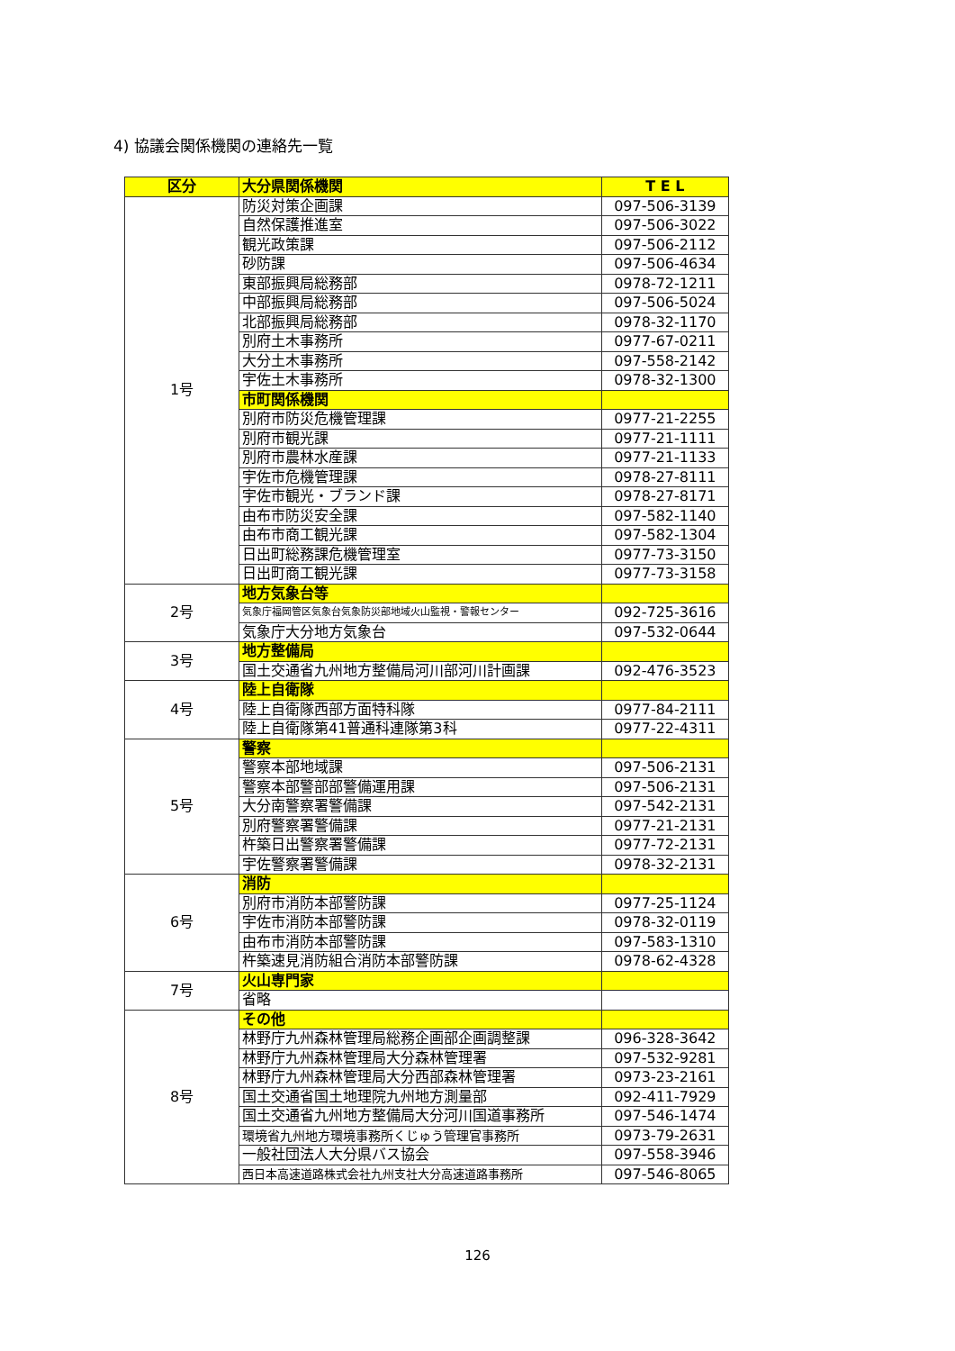4) 協議会関係機関の連絡先一覧
| 区分 | 大分県関係機関 | T E L |
| --- | --- | --- |
| 1号 | 防災対策企画課 | 097-506-3139 |
| | 自然保護推進室 | 097-506-3022 |
| | 観光政策課 | 097-506-2112 |
| | 砂防課 | 097-506-4634 |
| | 東部振興局総務部 | 0978-72-1211 |
| | 中部振興局総務部 | 097-506-5024 |
| | 北部振興局総務部 | 0978-32-1170 |
| | 別府土木事務所 | 0977-67-0211 |
| | 大分土木事務所 | 097-558-2142 |
| | 宇佐土木事務所 | 0978-32-1300 |
| | 市町関係機関 | |
| | 別府市防災危機管理課 | 0977-21-2255 |
| | 別府市観光課 | 0977-21-1111 |
| | 別府市農林水産課 | 0977-21-1133 |
| | 宇佐市危機管理課 | 0978-27-8111 |
| | 宇佐市観光・ブランド課 | 0978-27-8171 |
| | 由布市防災安全課 | 097-582-1140 |
| | 由布市商工観光課 | 097-582-1304 |
| | 日出町総務課危機管理室 | 0977-73-3150 |
| | 日出町商工観光課 | 0977-73-3158 |
| 2号 | 地方気象台等 | |
| | 気象庁福岡管区気象台気象防災部地域火山監視・警報センター | 092-725-3616 |
| | 気象庁大分地方気象台 | 097-532-0644 |
| 3号 | 地方整備局 | |
| | 国土交通省九州地方整備局河川部河川計画課 | 092-476-3523 |
| 4号 | 陸上自衛隊 | |
| | 陸上自衛隊西部方面特科隊 | 0977-84-2111 |
| | 陸上自衛隊第41普通科連隊第3科 | 0977-22-4311 |
| 5号 | 警察 | |
| | 警察本部地域課 | 097-506-2131 |
| | 警察本部警部部警備運用課 | 097-506-2131 |
| | 大分南警察署警備課 | 097-542-2131 |
| | 別府警察署警備課 | 0977-21-2131 |
| | 杵築日出警察署警備課 | 0977-72-2131 |
| | 宇佐警察署警備課 | 0978-32-2131 |
| 6号 | 消防 | |
| | 別府市消防本部警防課 | 0977-25-1124 |
| | 宇佐市消防本部警防課 | 0978-32-0119 |
| | 由布市消防本部警防課 | 097-583-1310 |
| | 杵築速見消防組合消防本部警防課 | 0978-62-4328 |
| 7号 | 火山専門家 | |
| | 省略 | |
| 8号 | その他 | |
| | 林野庁九州森林管理局総務企画部企画調整課 | 096-328-3642 |
| | 林野庁九州森林管理局大分森林管理署 | 097-532-9281 |
| | 林野庁九州森林管理局大分西部森林管理署 | 0973-23-2161 |
| | 国土交通省国土地理院九州地方測量部 | 092-411-7929 |
| | 国土交通省九州地方整備局大分河川国道事務所 | 097-546-1474 |
| | 環境省九州地方環境事務所くじゅう管理官事務所 | 0973-79-2631 |
| | 一般社団法人大分県バス協会 | 097-558-3946 |
| | 西日本高速道路株式会社九州支社大分高速道路事務所 | 097-546-8065 |
126